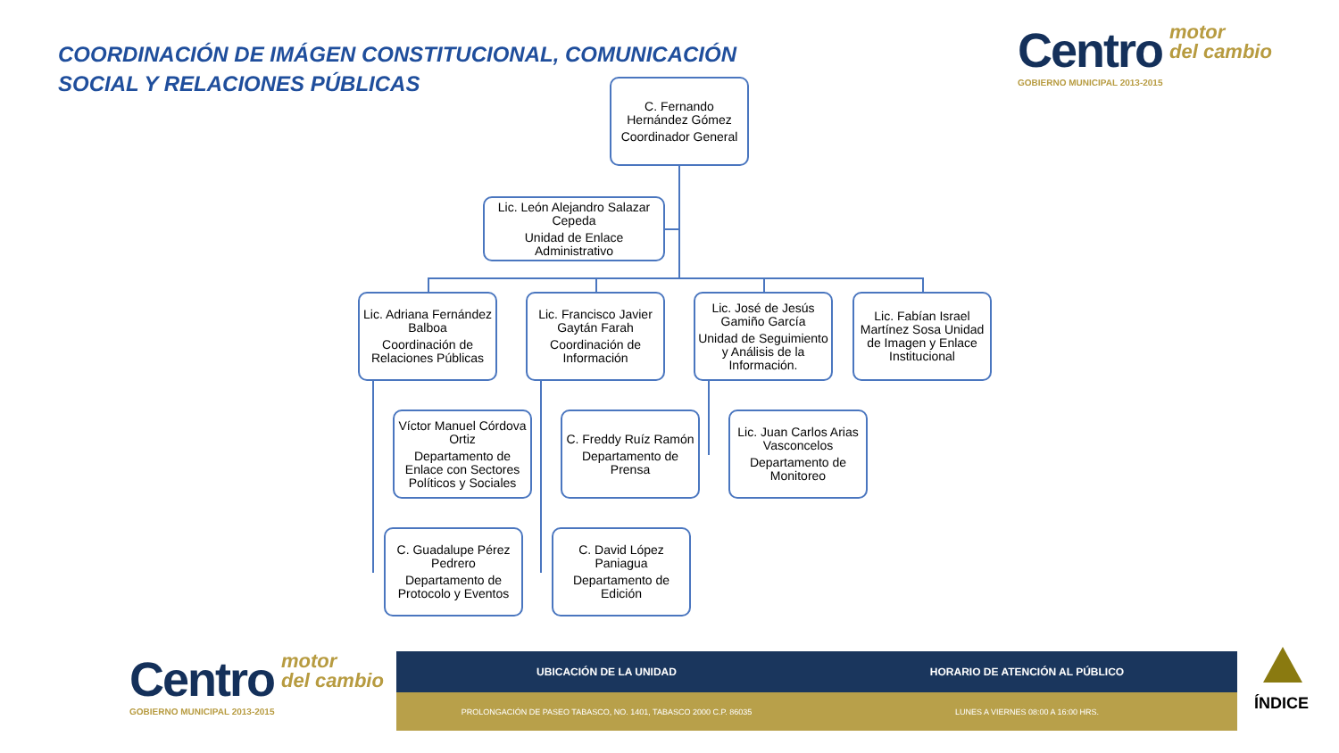COORDINACIÓN DE IMÁGEN CONSTITUCIONAL, COMUNICACIÓN
SOCIAL Y RELACIONES PÚBLICAS
Centro motor
del cambio
GOBIERNO MUNICIPAL 2013-2015
C. Fernando Hernández Gómez
Coordinador General
Lic. León Alejandro Salazar Cepeda
Unidad de Enlace Administrativo
Lic. Adriana Fernández Balboa
Coordinación de Relaciones Públicas
Lic. Francisco Javier Gaytán Farah
Coordinación de Información
Lic. José de Jesús Gamiño García
Unidad de Seguimiento y Análisis de la Información.
Lic. Fabían Israel Martínez Sosa Unidad de Imagen y Enlace Institucional
Víctor Manuel Córdova Ortiz
Departamento de Enlace con Sectores Políticos y Sociales
C. Freddy Ruíz Ramón
Departamento de Prensa
Lic. Juan Carlos Arias Vasconcelos
Departamento de Monitoreo
C. Guadalupe Pérez Pedrero
Departamento de Protocolo y Eventos
C. David López Paniagua
Departamento de Edición
Centro motor
del cambio
GOBIERNO MUNICIPAL 2013-2015
UBICACIÓN DE LA UNIDAD HORARIO DE ATENCIÓN AL PÚBLICO
PROLONGACIÓN DE PASEO TABASCO, NO. 1401, TABASCO 2000 C.P. 86035
LUNES A VIERNES 08:00 A 16:00 HRS.
ÍNDICE